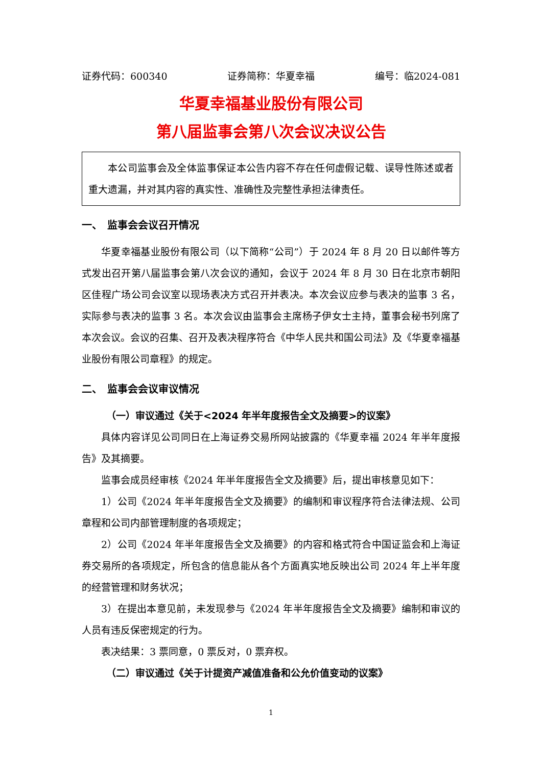证券代码：600340 证券简称：华夏幸福 编号：临2024-081
华夏幸福基业股份有限公司
第八届监事会第八次会议决议公告
本公司监事会及全体监事保证本公告内容不存在任何虚假记载、误导性陈述或者重大遗漏，并对其内容的真实性、准确性及完整性承担法律责任。
一、　监事会会议召开情况
华夏幸福基业股份有限公司（以下简称“公司”）于 2024 年 8 月 20 日以邮件等方式发出召开第八届监事会第八次会议的通知，会议于 2024 年 8 月 30 日在北京市朝阳区佳程广场公司会议室以现场表决方式召开并表决。本次会议应参与表决的监事 3 名，实际参与表决的监事 3 名。本次会议由监事会主席杨子伊女士主持，董事会秘书列席了本次会议。会议的召集、召开及表决程序符合《中华人民共和国公司法》及《华夏幸福基业股份有限公司章程》的规定。
二、　监事会会议审议情况
（一）审议通过《关于<2024 年半年度报告全文及摘要>的议案》
具体内容详见公司同日在上海证券交易所网站披露的《华夏幸福 2024 年半年度报告》及其摘要。
监事会成员经审核《2024 年半年度报告全文及摘要》后，提出审核意见如下：
1）公司《2024 年半年度报告全文及摘要》的编制和审议程序符合法律法规、公司章程和公司内部管理制度的各项规定；
2）公司《2024 年半年度报告全文及摘要》的内容和格式符合中国证监会和上海证券交易所的各项规定，所包含的信息能从各个方面真实地反映出公司 2024 年上半年度的经营管理和财务状况；
3）在提出本意见前，未发现参与《2024 年半年度报告全文及摘要》编制和审议的人员有违反保密规定的行为。
表决结果：3 票同意，0 票反对，0 票弃权。
（二）审议通过《关于计提资产减值准备和公允价值变动的议案》
1